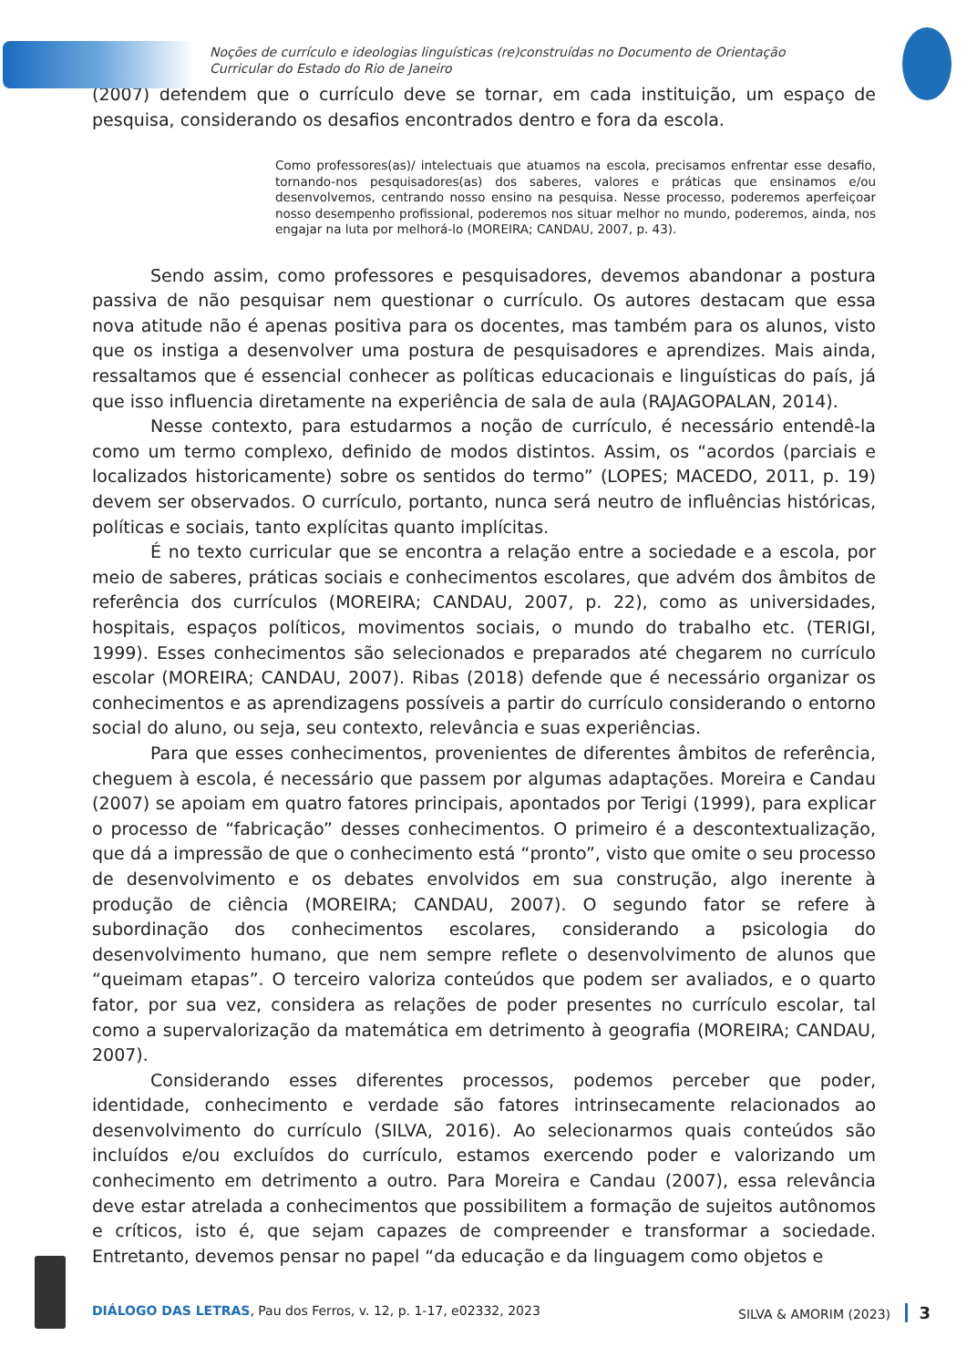Noções de currículo e ideologias linguísticas (re)construídas no Documento de Orientação
Curricular do Estado do Rio de Janeiro
(2007) defendem que o currículo deve se tornar, em cada instituição, um espaço de pesquisa, considerando os desafios encontrados dentro e fora da escola.
Como professores(as)/ intelectuais que atuamos na escola, precisamos enfrentar esse desafio, tornando-nos pesquisadores(as) dos saberes, valores e práticas que ensinamos e/ou desenvolvemos, centrando nosso ensino na pesquisa. Nesse processo, poderemos aperfeiçoar nosso desempenho profissional, poderemos nos situar melhor no mundo, poderemos, ainda, nos engajar na luta por melhorá-lo (MOREIRA; CANDAU, 2007, p. 43).
Sendo assim, como professores e pesquisadores, devemos abandonar a postura passiva de não pesquisar nem questionar o currículo. Os autores destacam que essa nova atitude não é apenas positiva para os docentes, mas também para os alunos, visto que os instiga a desenvolver uma postura de pesquisadores e aprendizes. Mais ainda, ressaltamos que é essencial conhecer as políticas educacionais e linguísticas do país, já que isso influencia diretamente na experiência de sala de aula (RAJAGOPALAN, 2014).
Nesse contexto, para estudarmos a noção de currículo, é necessário entendê-la como um termo complexo, definido de modos distintos. Assim, os “acordos (parciais e localizados historicamente) sobre os sentidos do termo” (LOPES; MACEDO, 2011, p. 19) devem ser observados. O currículo, portanto, nunca será neutro de influências históricas, políticas e sociais, tanto explícitas quanto implícitas.
É no texto curricular que se encontra a relação entre a sociedade e a escola, por meio de saberes, práticas sociais e conhecimentos escolares, que advém dos âmbitos de referência dos currículos (MOREIRA; CANDAU, 2007, p. 22), como as universidades, hospitais, espaços políticos, movimentos sociais, o mundo do trabalho etc. (TERIGI, 1999). Esses conhecimentos são selecionados e preparados até chegarem no currículo escolar (MOREIRA; CANDAU, 2007). Ribas (2018) defende que é necessário organizar os conhecimentos e as aprendizagens possíveis a partir do currículo considerando o entorno social do aluno, ou seja, seu contexto, relevância e suas experiências.
Para que esses conhecimentos, provenientes de diferentes âmbitos de referência, cheguem à escola, é necessário que passem por algumas adaptações. Moreira e Candau (2007) se apoiam em quatro fatores principais, apontados por Terigi (1999), para explicar o processo de “fabricação” desses conhecimentos. O primeiro é a descontextualização, que dá a impressão de que o conhecimento está “pronto”, visto que omite o seu processo de desenvolvimento e os debates envolvidos em sua construção, algo inerente à produção de ciência (MOREIRA; CANDAU, 2007). O segundo fator se refere à subordinação dos conhecimentos escolares, considerando a psicologia do desenvolvimento humano, que nem sempre reflete o desenvolvimento de alunos que “queimam etapas”. O terceiro valoriza conteúdos que podem ser avaliados, e o quarto fator, por sua vez, considera as relações de poder presentes no currículo escolar, tal como a supervalorização da matemática em detrimento à geografia (MOREIRA; CANDAU, 2007).
Considerando esses diferentes processos, podemos perceber que poder, identidade, conhecimento e verdade são fatores intrinsecamente relacionados ao desenvolvimento do currículo (SILVA, 2016). Ao selecionarmos quais conteúdos são incluídos e/ou excluídos do currículo, estamos exercendo poder e valorizando um conhecimento em detrimento a outro. Para Moreira e Candau (2007), essa relevância deve estar atrelada a conhecimentos que possibilitem a formação de sujeitos autônomos e críticos, isto é, que sejam capazes de compreender e transformar a sociedade. Entretanto, devemos pensar no papel “da educação e da linguagem como objetos e
DIÁLOGO DAS LETRAS, Pau dos Ferros, v. 12, p. 1-17, e02332, 2023 SILVA & AMORIM (2023) 3